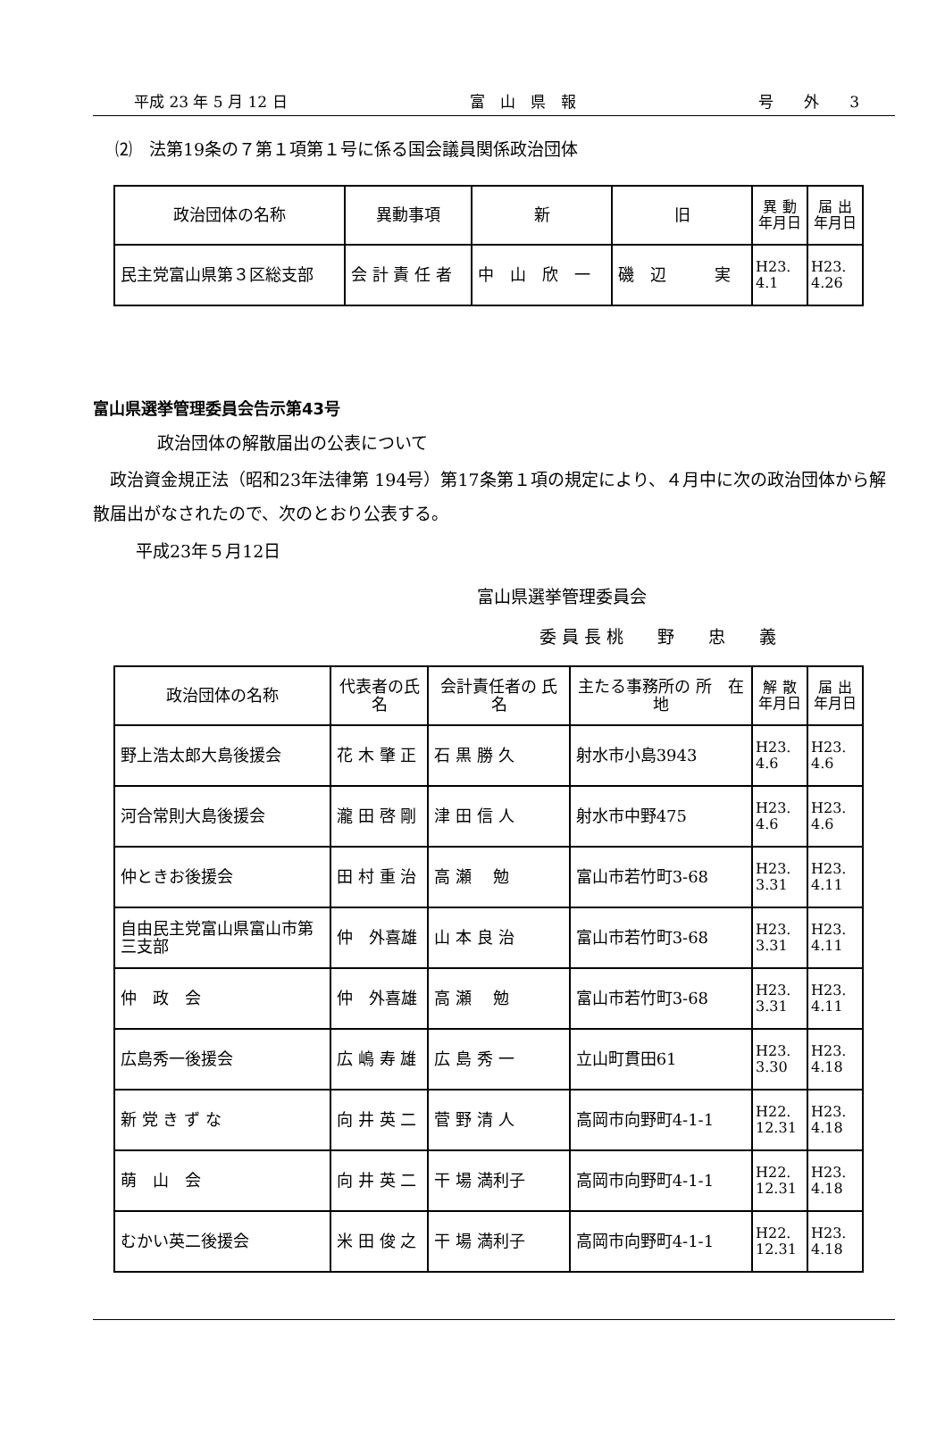平成 23 年 5 月 12 日 富　山　県　報 号　　外　　3
⑵　法第19条の７第１項第１号に係る国会議員関係政治団体
| 政治団体の名称 | 異動事項 | 新 | 旧 | 異 動 年月日 | 届 出 年月日 |
| --- | --- | --- | --- | --- | --- |
| 民主党富山県第３区総支部 | 会 計 責 任 者 | 中 山 欣 一 | 磯 辺 実 | H23. 4.1 | H23. 4.26 |
富山県選挙管理委員会告示第43号
政治団体の解散届出の公表について
　政治資金規正法（昭和23年法律第 194号）第17条第１項の規定により、４月中に次の政治団体から解散届出がなされたので、次のとおり公表する。
平成23年５月12日
富山県選挙管理委員会
委 員 長 桃　　野　　忠　　義
| 政治団体の名称 | 代表者の氏名 | 会計責任者の 氏 名 | 主たる事務所の 所 在 地 | 解 散 年月日 | 届 出 年月日 |
| --- | --- | --- | --- | --- | --- |
| 野上浩太郎大島後援会 | 花 木 肇 正 | 石 黒 勝 久 | 射水市小島3943 | H23. 4.6 | H23. 4.6 |
| 河合常則大島後援会 | 瀧 田 啓 剛 | 津 田 信 人 | 射水市中野475 | H23. 4.6 | H23. 4.6 |
| 仲ときお後援会 | 田 村 重 治 | 高 瀬 勉 | 富山市若竹町3-68 | H23. 3.31 | H23. 4.11 |
| 自由民主党富山県富山市第三支部 | 仲 外喜雄 | 山 本 良 治 | 富山市若竹町3-68 | H23. 3.31 | H23. 4.11 |
| 仲 政 会 | 仲 外喜雄 | 高 瀬 勉 | 富山市若竹町3-68 | H23. 3.31 | H23. 4.11 |
| 広島秀一後援会 | 広 嶋 寿 雄 | 広 島 秀 一 | 立山町貫田61 | H23. 3.30 | H23. 4.18 |
| 新 党 き ず な | 向 井 英 二 | 菅 野 清 人 | 高岡市向野町4-1-1 | H22. 12.31 | H23. 4.18 |
| 萌 山 会 | 向 井 英 二 | 干 場 満利子 | 高岡市向野町4-1-1 | H22. 12.31 | H23. 4.18 |
| むかい英二後援会 | 米 田 俊 之 | 干 場 満利子 | 高岡市向野町4-1-1 | H22. 12.31 | H23. 4.18 |